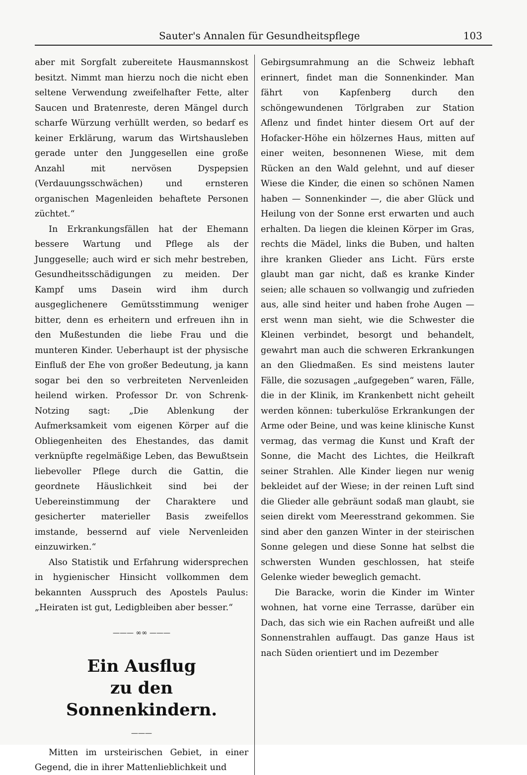Sauter's Annalen für Gesundheitspflege 103
aber mit Sorgfalt zubereitete Hausmannskost besitzt. Nimmt man hierzu noch die nicht eben seltene Verwendung zweifelhafter Fette, alter Saucen und Bratenreste, deren Mängel durch scharfe Würzung verhüllt werden, so bedarf es keiner Erklärung, warum das Wirtshausleben gerade unter den Junggesellen eine große Anzahl mit nervösen Dyspepsien (Verdauungsschwächen) und ernsteren organischen Magenleiden behaftete Personen züchtet.“
In Erkrankungsfällen hat der Ehemann bessere Wartung und Pflege als der Junggeselle; auch wird er sich mehr bestreben, Gesundheitsschädigungen zu meiden. Der Kampf ums Dasein wird ihm durch ausgeglichenere Gemütsstimmung weniger bitter, denn es erheitern und erfreuen ihn in den Mußestunden die liebe Frau und die munteren Kinder. Ueberhaupt ist der physische Einfluß der Ehe von großer Bedeutung, ja kann sogar bei den so verbreiteten Nervenleiden heilend wirken. Professor Dr. von Schrenk-Notzing sagt: „Die Ablenkung der Aufmerksamkeit vom eigenen Körper auf die Obliegenheiten des Ehestandes, das damit verknüpfte regelmäßige Leben, das Bewußtsein liebevoller Pflege durch die Gattin, die geordnete Häuslichkeit sind bei der Uebereinstimmung der Charaktere und gesicherter materieller Basis zweifellos imstande, bessernd auf viele Nervenleiden einzuwirken.“
Also Statistik und Erfahrung widersprechen in hygienischer Hinsicht vollkommen dem bekannten Ausspruch des Apostels Paulus: „Heiraten ist gut, Ledigbleiben aber besser.“
——— ∞∞ ———
Ein Ausflug
zu den Sonnenkindern.
———
Mitten im ursteirischen Gebiet, in einer Gegend, die in ihrer Mattenlieblichkeit und
Gebirgsumrahmung an die Schweiz lebhaft erinnert, findet man die Sonnenkinder. Man fährt von Kapfenberg durch den schöngewundenen Törlgraben zur Station Aflenz und findet hinter diesem Ort auf der Hofacker-Höhe ein hölzernes Haus, mitten auf einer weiten, besonnenen Wiese, mit dem Rücken an den Wald gelehnt, und auf dieser Wiese die Kinder, die einen so schönen Namen haben — Sonnenkinder —, die aber Glück und Heilung von der Sonne erst erwarten und auch erhalten. Da liegen die kleinen Körper im Gras, rechts die Mädel, links die Buben, und halten ihre kranken Glieder ans Licht. Fürs erste glaubt man gar nicht, daß es kranke Kinder seien; alle schauen so vollwangig und zufrieden aus, alle sind heiter und haben frohe Augen — erst wenn man sieht, wie die Schwester die Kleinen verbindet, besorgt und behandelt, gewahrt man auch die schweren Erkrankungen an den Gliedmaßen. Es sind meistens lauter Fälle, die sozusagen „aufgegeben“ waren, Fälle, die in der Klinik, im Krankenbett nicht geheilt werden können: tuberkulöse Erkrankungen der Arme oder Beine, und was keine klinische Kunst vermag, das vermag die Kunst und Kraft der Sonne, die Macht des Lichtes, die Heilkraft seiner Strahlen. Alle Kinder liegen nur wenig bekleidet auf der Wiese; in der reinen Luft sind die Glieder alle gebräunt sodaß man glaubt, sie seien direkt vom Meeresstrand gekommen. Sie sind aber den ganzen Winter in der steirischen Sonne gelegen und diese Sonne hat selbst die schwersten Wunden geschlossen, hat steife Gelenke wieder beweglich gemacht.
Die Baracke, worin die Kinder im Winter wohnen, hat vorne eine Terrasse, darüber ein Dach, das sich wie ein Rachen aufreißt und alle Sonnenstrahlen auffaugt. Das ganze Haus ist nach Süden orientiert und im Dezember